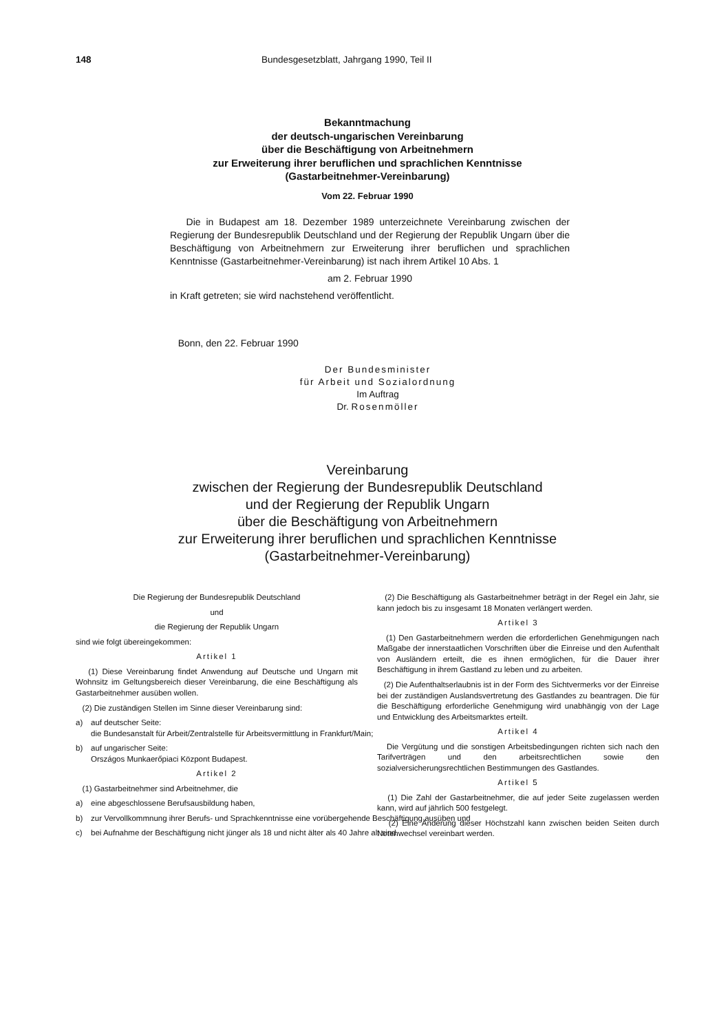148 Bundesgesetzblatt, Jahrgang 1990, Teil II
Bekanntmachung
der deutsch-ungarischen Vereinbarung
über die Beschäftigung von Arbeitnehmern
zur Erweiterung ihrer beruflichen und sprachlichen Kenntnisse
(Gastarbeitnehmer-Vereinbarung)
Vom 22. Februar 1990
Die in Budapest am 18. Dezember 1989 unterzeichnete Vereinbarung zwischen der Regierung der Bundesrepublik Deutschland und der Regierung der Republik Ungarn über die Beschäftigung von Arbeitnehmern zur Erweiterung ihrer beruflichen und sprachlichen Kenntnisse (Gastarbeitnehmer-Vereinbarung) ist nach ihrem Artikel 10 Abs. 1
am 2. Februar 1990
in Kraft getreten; sie wird nachstehend veröffentlicht.
Bonn, den 22. Februar 1990
Der Bundesminister
für Arbeit und Sozialordnung
Im Auftrag
Dr. Rosenmöller
Vereinbarung
zwischen der Regierung der Bundesrepublik Deutschland
und der Regierung der Republik Ungarn
über die Beschäftigung von Arbeitnehmern
zur Erweiterung ihrer beruflichen und sprachlichen Kenntnisse
(Gastarbeitnehmer-Vereinbarung)
Die Regierung der Bundesrepublik Deutschland
und
die Regierung der Republik Ungarn
sind wie folgt übereingekommen:
Artikel 1
(1) Diese Vereinbarung findet Anwendung auf Deutsche und Ungarn mit Wohnsitz im Geltungsbereich dieser Vereinbarung, die eine Beschäftigung als Gastarbeitnehmer ausüben wollen.
(2) Die zuständigen Stellen im Sinne dieser Vereinbarung sind:
a) auf deutscher Seite:
die Bundesanstalt für Arbeit/Zentralstelle für Arbeitsvermittlung in Frankfurt/Main;
b) auf ungarischer Seite:
Országos Munkaerőpiaci Központ Budapest.
Artikel 2
(1) Gastarbeitnehmer sind Arbeitnehmer, die
a) eine abgeschlossene Berufsausbildung haben,
b) zur Vervollkommnung ihrer Berufs- und Sprachkenntnisse eine vorübergehende Beschäftigung ausüben und
c) bei Aufnahme der Beschäftigung nicht jünger als 18 und nicht älter als 40 Jahre alt sind.
(2) Die Beschäftigung als Gastarbeitnehmer beträgt in der Regel ein Jahr, sie kann jedoch bis zu insgesamt 18 Monaten verlängert werden.
Artikel 3
(1) Den Gastarbeitnehmern werden die erforderlichen Genehmigungen nach Maßgabe der innerstaatlichen Vorschriften über die Einreise und den Aufenthalt von Ausländern erteilt, die es ihnen ermöglichen, für die Dauer ihrer Beschäftigung in ihrem Gastland zu leben und zu arbeiten.
(2) Die Aufenthaltserlaubnis ist in der Form des Sichtvermerks vor der Einreise bei der zuständigen Auslandsvertretung des Gastlandes zu beantragen. Die für die Beschäftigung erforderliche Genehmigung wird unabhängig von der Lage und Entwicklung des Arbeitsmarktes erteilt.
Artikel 4
Die Vergütung und die sonstigen Arbeitsbedingungen richten sich nach den Tarifverträgen und den arbeitsrechtlichen sowie den sozialversicherungsrechtlichen Bestimmungen des Gastlandes.
Artikel 5
(1) Die Zahl der Gastarbeitnehmer, die auf jeder Seite zugelassen werden kann, wird auf jährlich 500 festgelegt.
(2) Eine Änderung dieser Höchstzahl kann zwischen beiden Seiten durch Notenwechsel vereinbart werden.